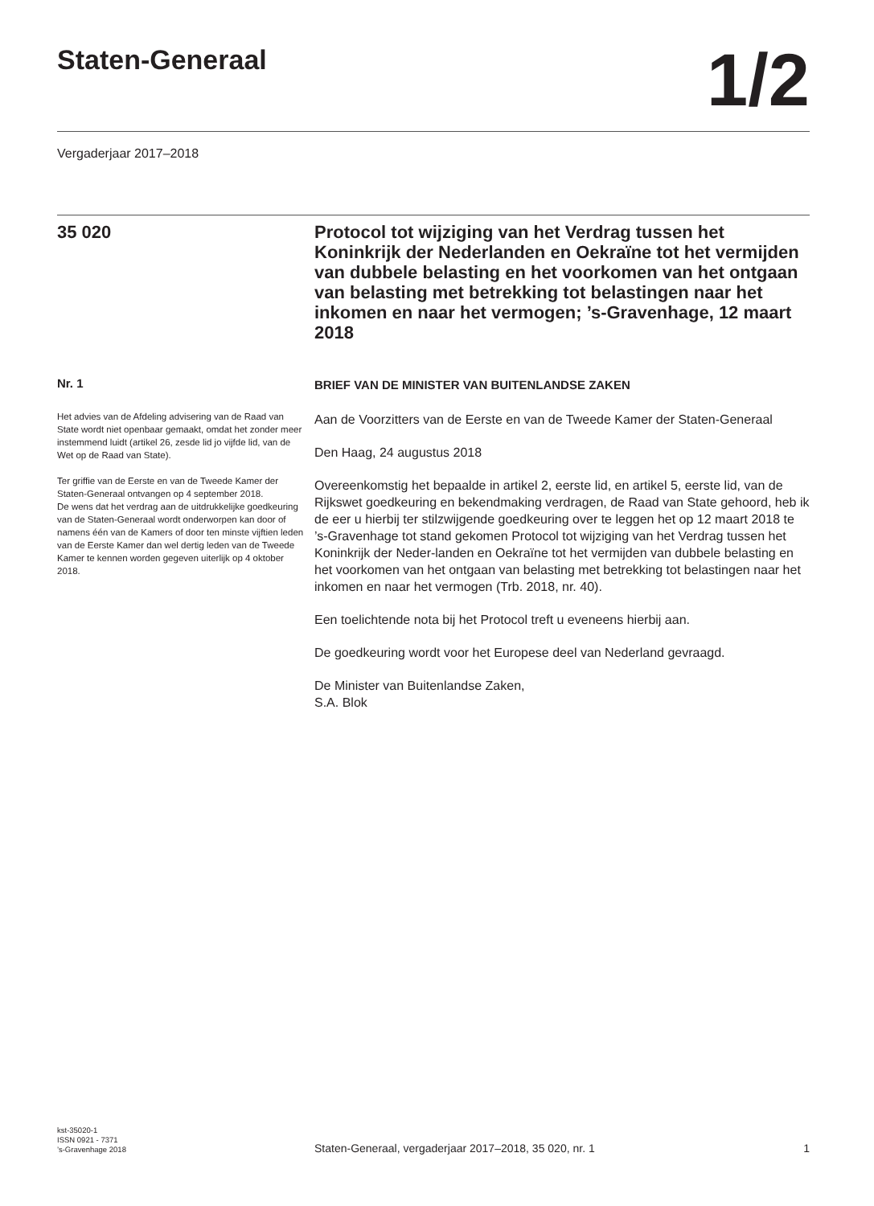Staten-Generaal
1/2
Vergaderjaar 2017–2018
35 020
Protocol tot wijziging van het Verdrag tussen het Koninkrijk der Nederlanden en Oekraïne tot het vermijden van dubbele belasting en het voorkomen van het ontgaan van belasting met betrekking tot belastingen naar het inkomen en naar het vermogen; ’s-Gravenhage, 12 maart 2018
Nr. 1
Het advies van de Afdeling advisering van de Raad van State wordt niet openbaar gemaakt, omdat het zonder meer instemmend luidt (artikel 26, zesde lid jo vijfde lid, van de Wet op de Raad van State).
Ter griffie van de Eerste en van de Tweede Kamer der Staten-Generaal ontvangen op 4 september 2018.
De wens dat het verdrag aan de uitdrukkelijke goedkeuring van de Staten-Generaal wordt onderworpen kan door of namens één van de Kamers of door ten minste vijftien leden van de Eerste Kamer dan wel dertig leden van de Tweede Kamer te kennen worden gegeven uiterlijk op 4 oktober 2018.
BRIEF VAN DE MINISTER VAN BUITENLANDSE ZAKEN
Aan de Voorzitters van de Eerste en van de Tweede Kamer der Staten-Generaal
Den Haag, 24 augustus 2018
Overeenkomstig het bepaalde in artikel 2, eerste lid, en artikel 5, eerste lid, van de Rijkswet goedkeuring en bekendmaking verdragen, de Raad van State gehoord, heb ik de eer u hierbij ter stilzwijgende goedkeuring over te leggen het op 12 maart 2018 te ’s-Gravenhage tot stand gekomen Protocol tot wijziging van het Verdrag tussen het Koninkrijk der Neder-landen en Oekraïne tot het vermijden van dubbele belasting en het voorkomen van het ontgaan van belasting met betrekking tot belastingen naar het inkomen en naar het vermogen (Trb. 2018, nr. 40).
Een toelichtende nota bij het Protocol treft u eveneens hierbij aan.
De goedkeuring wordt voor het Europese deel van Nederland gevraagd.
De Minister van Buitenlandse Zaken,
S.A. Blok
kst-35020-1
ISSN 0921 - 7371
’s-Gravenhage 2018
Staten-Generaal, vergaderjaar 2017–2018, 35 020, nr. 1 1